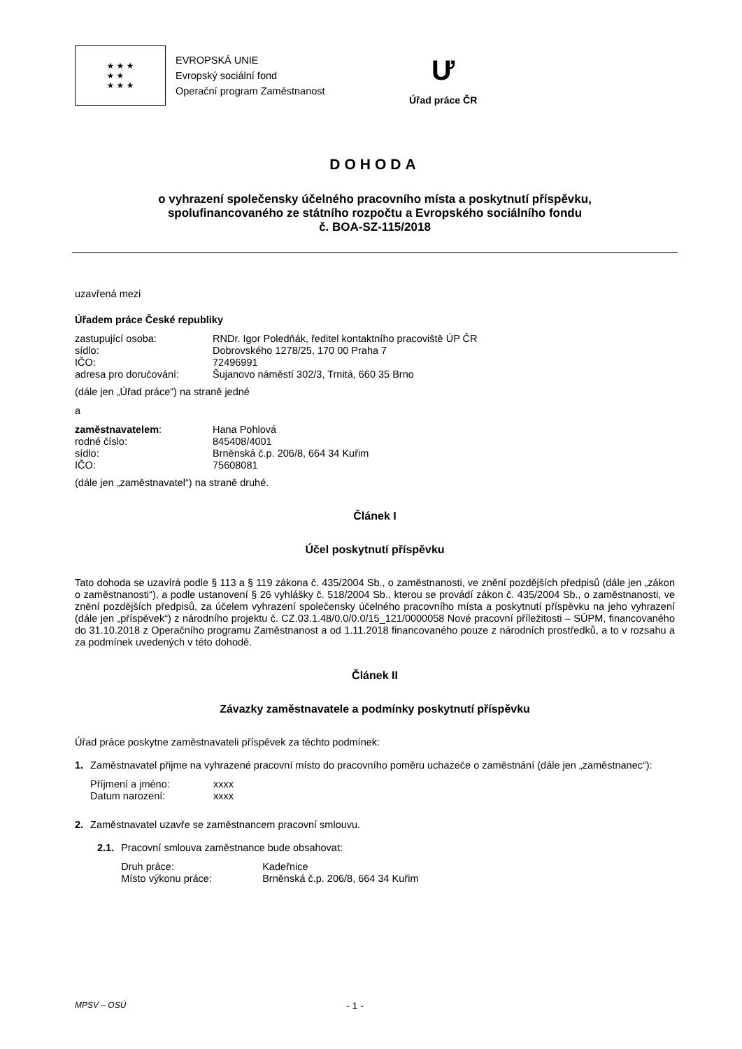★ ★ ★
★ ★
★ ★ ★
EVROPSKÁ UNIE
Evropský sociální fond
Operační program Zaměstnanost
Ư
Úřad práce ČR
DOHODA
o vyhrazení společensky účelného pracovního místa a poskytnutí příspěvku,
spolufinancovaného ze státního rozpočtu a Evropského sociálního fondu
č. BOA-SZ-115/2018
uzavřená mezi
Úřadem práce České republiky
zastupující osoba: RNDr. Igor Poledňák, ředitel kontaktního pracoviště ÚP ČR sídlo: Dobrovského 1278/25, 170 00 Praha 7 IČO: 72496991 adresa pro doručování: Šujanovo náměstí 302/3, Trnitá, 660 35 Brno
(dále jen „Úřad práce“) na straně jedné
a
zaměstnavatelem: Hana Pohlová rodné číslo: 845408/4001 sídlo: Brněnská č.p. 206/8, 664 34 Kuřim IČO: 75608081
(dále jen „zaměstnavatel“) na straně druhé.
Článek I
Účel poskytnutí příspěvku
Tato dohoda se uzavírá podle § 113 a § 119 zákona č. 435/2004 Sb., o zaměstnanosti, ve znění pozdějších předpisů (dále jen „zákon o zaměstnanosti“), a podle ustanovení § 26 vyhlášky č. 518/2004 Sb., kterou se provádí zákon č. 435/2004 Sb., o zaměstnanosti, ve znění pozdějších předpisů, za účelem vyhrazení společensky účelného pracovního místa a poskytnutí příspěvku na jeho vyhrazení (dále jen „příspěvek“) z národního projektu č. CZ.03.1.48/0.0/0.0/15_121/0000058 Nové pracovní příležitosti – SÚPM, financovaného do 31.10.2018 z Operačního programu Zaměstnanost a od 1.11.2018 financovaného pouze z národních prostředků, a to v rozsahu a za podmínek uvedených v této dohodě.
Článek II
Závazky zaměstnavatele a podmínky poskytnutí příspěvku
Úřad práce poskytne zaměstnavateli příspěvek za těchto podmínek:
1. Zaměstnavatel přijme na vyhrazené pracovní místo do pracovního poměru uchazeče o zaměstnání (dále jen „zaměstnanec“):
Příjmení a jméno: xxxx Datum narození: xxxx
2. Zaměstnavatel uzavře se zaměstnancem pracovní smlouvu.
2.1. Pracovní smlouva zaměstnance bude obsahovat:
Druh práce: Kadeřnice Místo výkonu práce: Brněnská č.p. 206/8, 664 34 Kuřim
MPSV – OSÚ - 1 -